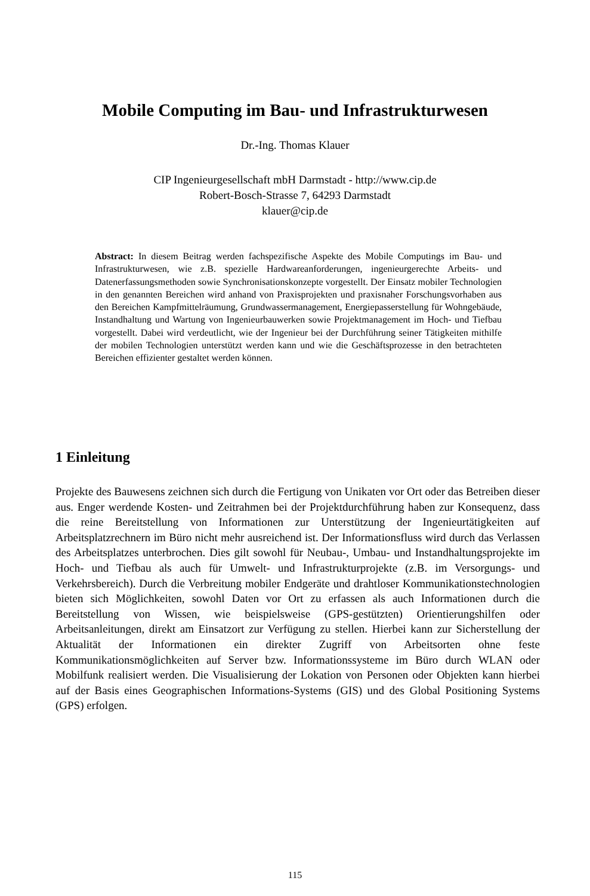Mobile Computing im Bau- und Infrastrukturwesen
Dr.-Ing. Thomas Klauer
CIP Ingenieurgesellschaft mbH Darmstadt - http://www.cip.de
Robert-Bosch-Strasse 7, 64293 Darmstadt
klauer@cip.de
Abstract: In diesem Beitrag werden fachspezifische Aspekte des Mobile Computings im Bau- und Infrastrukturwesen, wie z.B. spezielle Hardwareanforderungen, ingenieurgerechte Arbeits- und Datenerfassungsmethoden sowie Synchronisationskonzepte vorgestellt. Der Einsatz mobiler Technologien in den genannten Bereichen wird anhand von Praxisprojekten und praxisnaher Forschungsvorhaben aus den Bereichen Kampfmittelräumung, Grundwassermanagement, Energiepasserstellung für Wohngebäude, Instandhaltung und Wartung von Ingenieurbauwerken sowie Projektmanagement im Hoch- und Tiefbau vorgestellt. Dabei wird verdeutlicht, wie der Ingenieur bei der Durchführung seiner Tätigkeiten mithilfe der mobilen Technologien unterstützt werden kann und wie die Geschäftsprozesse in den betrachteten Bereichen effizienter gestaltet werden können.
1 Einleitung
Projekte des Bauwesens zeichnen sich durch die Fertigung von Unikaten vor Ort oder das Betreiben dieser aus. Enger werdende Kosten- und Zeitrahmen bei der Projektdurchführung haben zur Konsequenz, dass die reine Bereitstellung von Informationen zur Unterstützung der Ingenieurtätigkeiten auf Arbeitsplatzrechnern im Büro nicht mehr ausreichend ist. Der Informationsfluss wird durch das Verlassen des Arbeitsplatzes unterbrochen. Dies gilt sowohl für Neubau-, Umbau- und Instandhaltungsprojekte im Hoch- und Tiefbau als auch für Umwelt- und Infrastrukturprojekte (z.B. im Versorgungs- und Verkehrsbereich). Durch die Verbreitung mobiler Endgeräte und drahtloser Kommunikationstechnologien bieten sich Möglichkeiten, sowohl Daten vor Ort zu erfassen als auch Informationen durch die Bereitstellung von Wissen, wie beispielsweise (GPS-gestützten) Orientierungshilfen oder Arbeitsanleitungen, direkt am Einsatzort zur Verfügung zu stellen. Hierbei kann zur Sicherstellung der Aktualität der Informationen ein direkter Zugriff von Arbeitsorten ohne feste Kommunikationsmöglichkeiten auf Server bzw. Informationssysteme im Büro durch WLAN oder Mobilfunk realisiert werden. Die Visualisierung der Lokation von Personen oder Objekten kann hierbei auf der Basis eines Geographischen Informations-Systems (GIS) und des Global Positioning Systems (GPS) erfolgen.
115